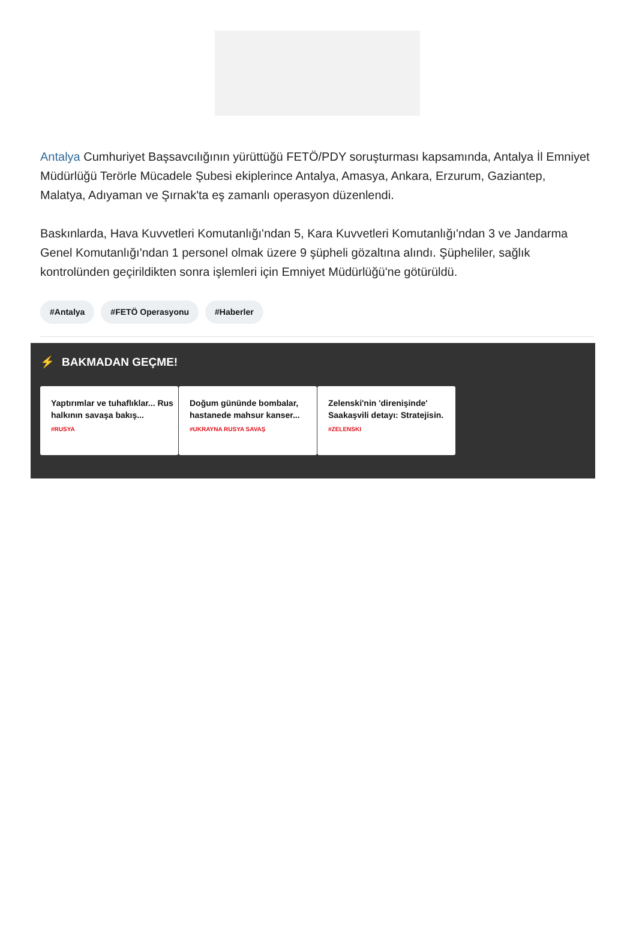Antalya Cumhuriyet Başsavcılığının yürüttüğü FETÖ/PDY soruşturması kapsamında, Antalya İl Emniyet Müdürlüğü Terörle Mücadele Şubesi ekiplerince Antalya, Amasya, Ankara, Erzurum, Gaziantep, Malatya, Adıyaman ve Şırnak'ta eş zamanlı operasyon düzenlendi.
Baskınlarda, Hava Kuvvetleri Komutanlığı'ndan 5, Kara Kuvvetleri Komutanlığı'ndan 3 ve Jandarma Genel Komutanlığı'ndan 1 personel olmak üzere 9 şüpheli gözaltına alındı. Şüpheliler, sağlık kontrolünden geçirildikten sonra işlemleri için Emniyet Müdürlüğü'ne götürüldü.
#Antalya #FETÖ Operasyonu #Haberler
⚡ BAKMADAN GEÇME!
Yaptırımlar ve tuhaflıklar... Rus halkının savaşa bakış...
#RUSYA
Doğum gününde bombalar, hastanede mahsur kanser...
#UKRAYNA RUSYA SAVAŞ
Zelenski'nin 'direnişinde' Saakaşvili detayı: Stratejisin.
#ZELENSKI